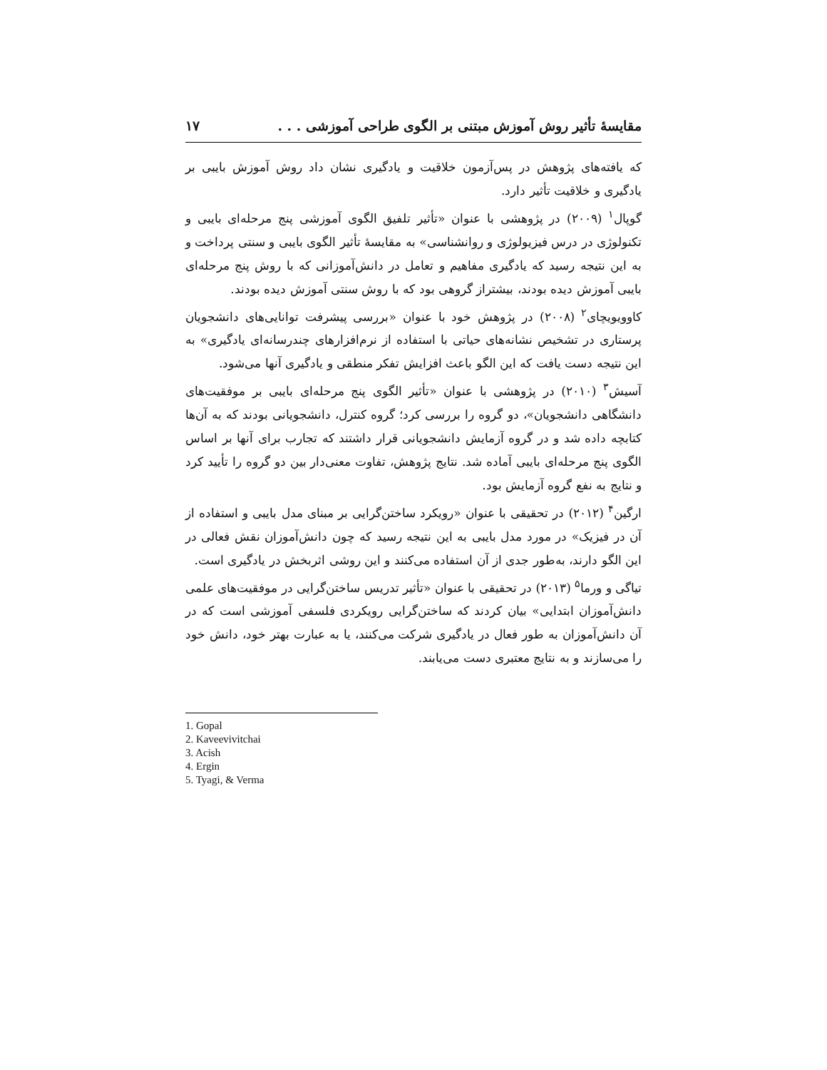مقایسهٔ تأثیر روش آموزش مبتنی بر الگوی طراحی آموزشی . . . ۱۷
که یافته‌های پژوهش در پس‌آزمون خلاقیت و یادگیری نشان داد روش آموزش بایبی بر یادگیری و خلاقیت تأثیر دارد.
گوپال<sup>۱</sup> (۲۰۰۹) در پژوهشی با عنوان «تأثیر تلفیق الگوی آموزشی پنج مرحله‌ای بایبی و تکنولوژی در درس فیزیولوژی و روانشناسی» به مقایسهٔ تأثیر الگوی بایبی و سنتی پرداخت و به این نتیجه رسید که یادگیری مفاهیم و تعامل در دانش‌آموزانی که با روش پنج مرحله‌ای بایبی آموزش دیده بودند، بیشتراز گروهی بود که با روش سنتی آموزش دیده بودند.
کاوویویچای<sup>۲</sup> (۲۰۰۸) در پژوهش خود با عنوان «بررسی پیشرفت توانایی‌های دانشجویان پرستاری در تشخیص نشانه‌های حیاتی با استفاده از نرم‌افزارهای چندرسانه‌ای یادگیری» به این نتیجه دست یافت که این الگو باعث افزایش تفکر منطقی و یادگیری آنها می‌شود.
آسیش<sup>۳</sup> (۲۰۱۰) در پژوهشی با عنوان «تأثیر الگوی پنج مرحله‌ای بایبی بر موفقیت‌های دانشگاهی دانشجویان»، دو گروه را بررسی کرد؛ گروه کنترل، دانشجویانی بودند که به آن‌ها کتابچه داده شد و در گروه آزمایش دانشجویانی قرار داشتند که تجارب برای آنها بر اساس الگوی پنج مرحله‌ای بایبی آماده شد. نتایج پژوهش، تفاوت معنی‌دار بین دو گروه را تأیید کرد و نتایج به نفع گروه آزمایش بود.
ارگین<sup>۴</sup> (۲۰۱۲) در تحقیقی با عنوان «رویکرد ساختن‌گرایی بر مبنای مدل بایبی و استفاده از آن در فیزیک» در مورد مدل بایبی به این نتیجه رسید که چون دانش‌آموزان نقش فعالی در این الگو دارند، به‌طور جدی از آن استفاده می‌کنند و این روشی اثربخش در یادگیری است.
تیاگی و ورما<sup>۵</sup> (۲۰۱۳) در تحقیقی با عنوان «تأثیر تدریس ساختن‌گرایی در موفقیت‌های علمی دانش‌آموزان ابتدایی» بیان کردند که ساختن‌گرایی رویکردی فلسفی آموزشی است که در آن دانش‌آموزان به طور فعال در یادگیری شرکت می‌کنند، یا به عبارت بهتر خود، دانش خود را می‌سازند و به نتایج معتبری دست می‌یابند.
1. Gopal
2. Kaveevivitchai
3. Acish
4. Ergin
5. Tyagi, & Verma